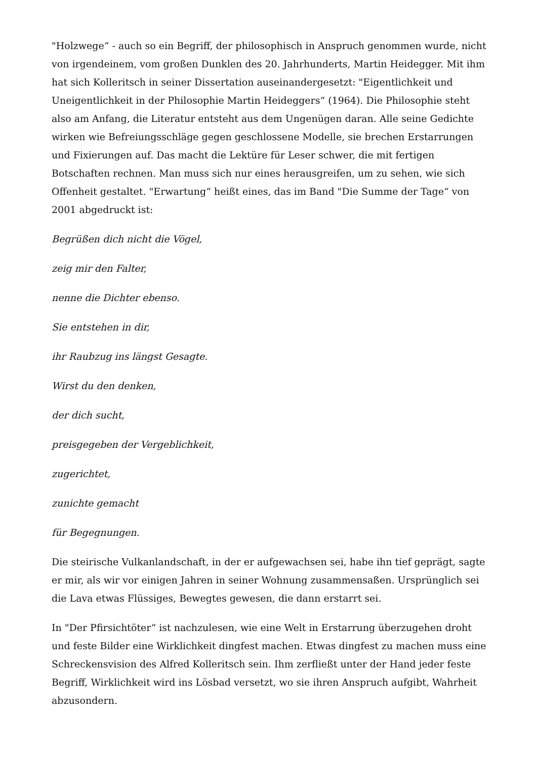"Holzwege“ - auch so ein Begriff, der philosophisch in Anspruch genommen wurde, nicht von irgendeinem, vom großen Dunklen des 20. Jahrhunderts, Martin Heidegger. Mit ihm hat sich Kolleritsch in seiner Dissertation auseinandergesetzt: "Eigentlichkeit und Uneigentlichkeit in der Philosophie Martin Heideggers“ (1964). Die Philosophie steht also am Anfang, die Literatur entsteht aus dem Ungenügen daran. Alle seine Gedichte wirken wie Befreiungsschläge gegen geschlossene Modelle, sie brechen Erstarrungen und Fixierungen auf. Das macht die Lektüre für Leser schwer, die mit fertigen Botschaften rechnen. Man muss sich nur eines herausgreifen, um zu sehen, wie sich Offenheit gestaltet. "Erwartung“ heißt eines, das im Band "Die Summe der Tage“ von 2001 abgedruckt ist:
Begrüßen dich nicht die Vögel,
zeig mir den Falter,
nenne die Dichter ebenso.
Sie entstehen in dir,
ihr Raubzug ins längst Gesagte.
Wirst du den denken,
der dich sucht,
preisgegeben der Vergeblichkeit,
zugerichtet,
zunichte gemacht
für Begegnungen.
Die steirische Vulkanlandschaft, in der er aufgewachsen sei, habe ihn tief geprägt, sagte er mir, als wir vor einigen Jahren in seiner Wohnung zusammensaßen. Ursprünglich sei die Lava etwas Flüssiges, Bewegtes gewesen, die dann erstarrt sei.
In "Der Pfirsichtöter“ ist nachzulesen, wie eine Welt in Erstarrung überzugehen droht und feste Bilder eine Wirklichkeit dingfest machen. Etwas dingfest zu machen muss eine Schreckensvision des Alfred Kolleritsch sein. Ihm zerfließt unter der Hand jeder feste Begriff, Wirklichkeit wird ins Lösbad versetzt, wo sie ihren Anspruch aufgibt, Wahrheit abzusondern.